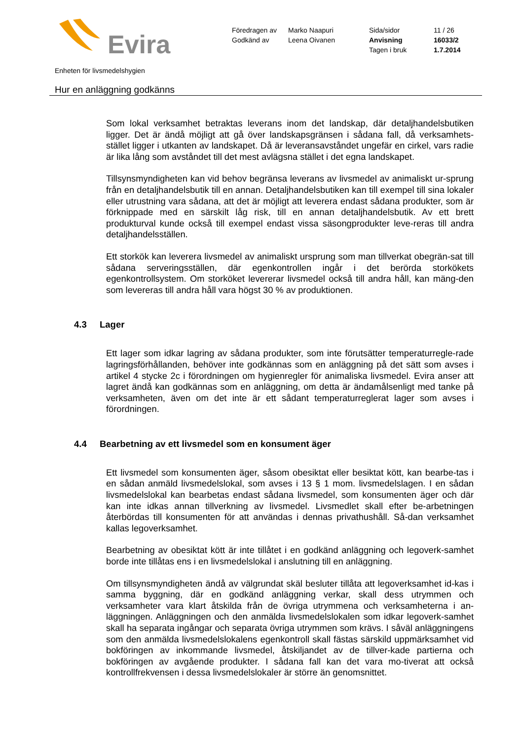Evira
| Föredragen av | Marko Naapuri | Sida/sidor | 11 / 26 |
| Godkänd av | Leena Oivanen | Anvisning | 16033/2 |
| | | Tagen i bruk | 1.7.2014 |
Enheten för livsmedelshygien
Hur en anläggning godkänns
Som lokal verksamhet betraktas leverans inom det landskap, där detaljhandelsbutiken ligger. Det är ändå möjligt att gå över landskapsgränsen i sådana fall, då verksamhets-stället ligger i utkanten av landskapet. Då är leveransavståndet ungefär en cirkel, vars radie är lika lång som avståndet till det mest avlägsna stället i det egna landskapet.
Tillsynsmyndigheten kan vid behov begränsa leverans av livsmedel av animaliskt ur-sprung från en detaljhandelsbutik till en annan. Detaljhandelsbutiken kan till exempel till sina lokaler eller utrustning vara sådana, att det är möjligt att leverera endast sådana produkter, som är förknippade med en särskilt låg risk, till en annan detaljhandelsbutik. Av ett brett produkturval kunde också till exempel endast vissa säsongprodukter leve-reras till andra detaljhandelsställen.
Ett storkök kan leverera livsmedel av animaliskt ursprung som man tillverkat obegrän-sat till sådana serveringsställen, där egenkontrollen ingår i det berörda storkökets egenkontrollsystem. Om storköket levererar livsmedel också till andra håll, kan mäng-den som levereras till andra håll vara högst 30 % av produktionen.
4.3 Lager
Ett lager som idkar lagring av sådana produkter, som inte förutsätter temperaturregle-rade lagringsförhållanden, behöver inte godkännas som en anläggning på det sätt som avses i artikel 4 stycke 2c i förordningen om hygienregler för animaliska livsmedel. Evira anser att lagret ändå kan godkännas som en anläggning, om detta är ändamålsenligt med tanke på verksamheten, även om det inte är ett sådant temperaturreglerat lager som avses i förordningen.
4.4 Bearbetning av ett livsmedel som en konsument äger
Ett livsmedel som konsumenten äger, såsom obesiktat eller besiktat kött, kan bearbe-tas i en sådan anmäld livsmedelslokal, som avses i 13 § 1 mom. livsmedelslagen. I en sådan livsmedelslokal kan bearbetas endast sådana livsmedel, som konsumenten äger och där kan inte idkas annan tillverkning av livsmedel. Livsmedlet skall efter be-arbetningen återbördas till konsumenten för att användas i dennas privathushåll. Så-dan verksamhet kallas legoverksamhet.
Bearbetning av obesiktat kött är inte tillåtet i en godkänd anläggning och legoverk-samhet borde inte tillåtas ens i en livsmedelslokal i anslutning till en anläggning.
Om tillsynsmyndigheten ändå av välgrundat skäl besluter tillåta att legoverksamhet id-kas i samma byggning, där en godkänd anläggning verkar, skall dess utrymmen och verksamheter vara klart åtskilda från de övriga utrymmena och verksamheterna i an-läggningen. Anläggningen och den anmälda livsmedelslokalen som idkar legoverk-samhet skall ha separata ingångar och separata övriga utrymmen som krävs. I såväl anläggningens som den anmälda livsmedelslokalens egenkontroll skall fästas särskild uppmärksamhet vid bokföringen av inkommande livsmedel, åtskiljandet av de tillver-kade partierna och bokföringen av avgående produkter. I sådana fall kan det vara mo-tiverat att också kontrollfrekvensen i dessa livsmedelslokaler är större än genomsnittet.